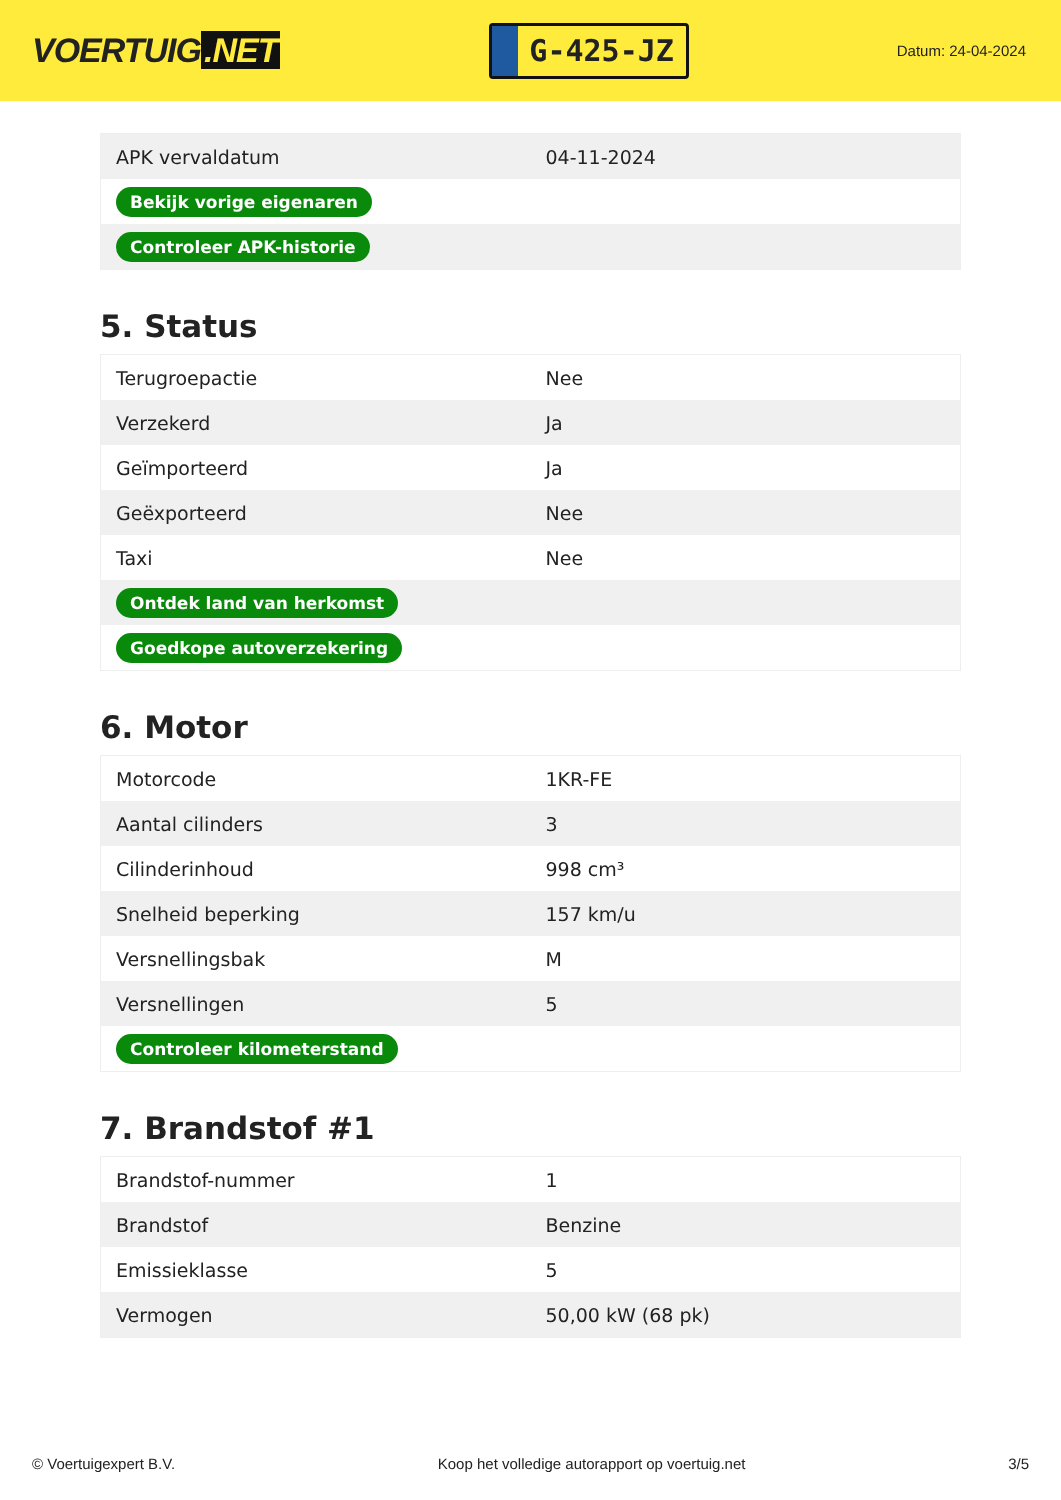VOERTUIG.NET
G-425-JZ
Datum: 24-04-2024
| APK vervaldatum | 04-11-2024 |
| Bekijk vorige eigenaren | |
| Controleer APK-historie | |
5. Status
| Terugroepactie | Nee |
| Verzekerd | Ja |
| Geïmporteerd | Ja |
| Geëxporteerd | Nee |
| Taxi | Nee |
| Ontdek land van herkomst | |
| Goedkope autoverzekering | |
6. Motor
| Motorcode | 1KR-FE |
| Aantal cilinders | 3 |
| Cilinderinhoud | 998 cm³ |
| Snelheid beperking | 157 km/u |
| Versnellingsbak | M |
| Versnellingen | 5 |
| Controleer kilometerstand | |
7. Brandstof #1
| Brandstof-nummer | 1 |
| Brandstof | Benzine |
| Emissieklasse | 5 |
| Vermogen | 50,00 kW (68 pk) |
© Voertuigexpert B.V. Koop het volledige autorapport op voertuig.net 3/5